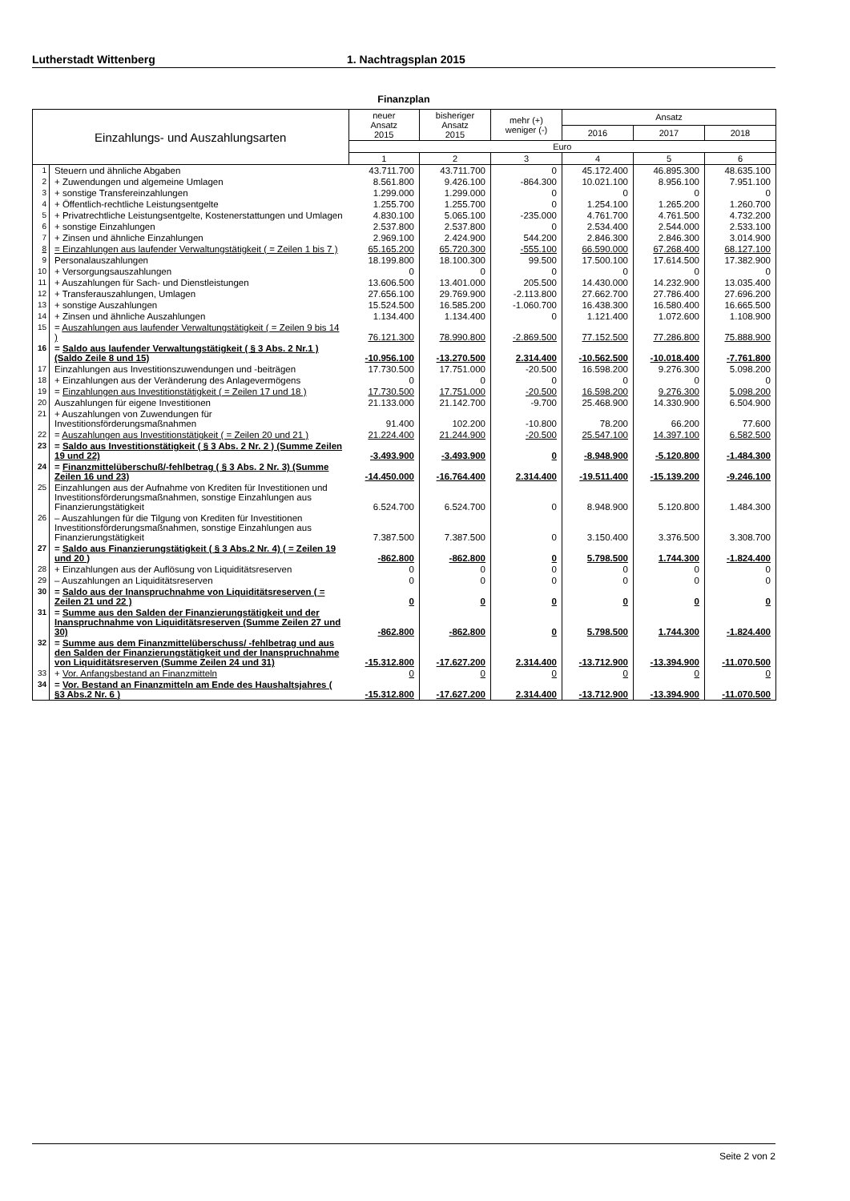Lutherstadt Wittenberg 1. Nachtragsplan 2015
Finanzplan
| Einzahlungs- und Auszahlungsarten | | neuer Ansatz 2015 | bisheriger Ansatz 2015 | mehr (+) weniger (-) | Ansatz | | |
| --- | --- | --- | --- | --- | --- | --- | --- |
| | | | | | 2016 | 2017 | 2018 |
| | | Euro | | | | | |
| | | 1 | 2 | 3 | 4 | 5 | 6 |
| 1 | Steuern und ähnliche Abgaben | 43.711.700 | 43.711.700 | 0 | 45.172.400 | 46.895.300 | 48.635.100 |
| 2 | + Zuwendungen und algemeine Umlagen | 8.561.800 | 9.426.100 | -864.300 | 10.021.100 | 8.956.100 | 7.951.100 |
| 3 | + sonstige Transfereinzahlungen | 1.299.000 | 1.299.000 | 0 | 0 | 0 | 0 |
| 4 | + Öffentlich-rechtliche Leistungsentgelte | 1.255.700 | 1.255.700 | 0 | 1.254.100 | 1.265.200 | 1.260.700 |
| 5 | + Privatrechtliche Leistungsentgelte, Kostenerstattungen und Umlagen | 4.830.100 | 5.065.100 | -235.000 | 4.761.700 | 4.761.500 | 4.732.200 |
| 6 | + sonstige Einzahlungen | 2.537.800 | 2.537.800 | 0 | 2.534.400 | 2.544.000 | 2.533.100 |
| 7 | + Zinsen und ähnliche Einzahlungen | 2.969.100 | 2.424.900 | 544.200 | 2.846.300 | 2.846.300 | 3.014.900 |
| 8 | = Einzahlungen aus laufender Verwaltungstätigkeit ( = Zeilen 1 bis 7 ) | 65.165.200 | 65.720.300 | -555.100 | 66.590.000 | 67.268.400 | 68.127.100 |
| 9 | Personalauszahlungen | 18.199.800 | 18.100.300 | 99.500 | 17.500.100 | 17.614.500 | 17.382.900 |
| 10 | + Versorgungsauszahlungen | 0 | 0 | 0 | 0 | 0 | 0 |
| 11 | + Auszahlungen für Sach- und Dienstleistungen | 13.606.500 | 13.401.000 | 205.500 | 14.430.000 | 14.232.900 | 13.035.400 |
| 12 | + Transferauszahlungen, Umlagen | 27.656.100 | 29.769.900 | -2.113.800 | 27.662.700 | 27.786.400 | 27.696.200 |
| 13 | + sonstige Auszahlungen | 15.524.500 | 16.585.200 | -1.060.700 | 16.438.300 | 16.580.400 | 16.665.500 |
| 14 | + Zinsen und ähnliche Auszahlungen | 1.134.400 | 1.134.400 | 0 | 1.121.400 | 1.072.600 | 1.108.900 |
| 15 | = Auszahlungen aus laufender Verwaltungstätigkeit ( = Zeilen 9 bis 14 ) | 76.121.300 | 78.990.800 | -2.869.500 | 77.152.500 | 77.286.800 | 75.888.900 |
| 16 | = Saldo aus laufender Verwaltungstätigkeit ( § 3 Abs. 2 Nr.1 )(Saldo Zeile 8 und 15) | -10.956.100 | -13.270.500 | 2.314.400 | -10.562.500 | -10.018.400 | -7.761.800 |
| 17 | Einzahlungen aus Investitionszuwendungen und -beiträgen | 17.730.500 | 17.751.000 | -20.500 | 16.598.200 | 9.276.300 | 5.098.200 |
| 18 | + Einzahlungen aus der Veränderung des Anlagevermögens | 0 | 0 | 0 | 0 | 0 | 0 |
| 19 | = Einzahlungen aus Investitionstätigkeit ( = Zeilen 17 und 18 ) | 17.730.500 | 17.751.000 | -20.500 | 16.598.200 | 9.276.300 | 5.098.200 |
| 20 | Auszahlungen für eigene Investitionen | 21.133.000 | 21.142.700 | -9.700 | 25.468.900 | 14.330.900 | 6.504.900 |
| 21 | + Auszahlungen von Zuwendungen für Investitionsförderungsmaßnahmen | 91.400 | 102.200 | -10.800 | 78.200 | 66.200 | 77.600 |
| 22 | = Auszahlungen aus Investitionstätigkeit ( = Zeilen 20 und 21 ) | 21.224.400 | 21.244.900 | -20.500 | 25.547.100 | 14.397.100 | 6.582.500 |
| 23 | = Saldo aus Investitionstätigkeit ( § 3 Abs. 2 Nr. 2 ) (Summe Zeilen 19 und 22) | -3.493.900 | -3.493.900 | 0 | -8.948.900 | -5.120.800 | -1.484.300 |
| 24 | = Finanzmittelüberschuß/-fehlbetrag ( § 3 Abs. 2 Nr. 3) (Summe Zeilen 16 und 23) | -14.450.000 | -16.764.400 | 2.314.400 | -19.511.400 | -15.139.200 | -9.246.100 |
| 25 | Einzahlungen aus der Aufnahme von Krediten für Investitionen und Investitionsförderungsmaßnahmen, sonstige Einzahlungen aus Finanzierungstätigkeit | 6.524.700 | 6.524.700 | 0 | 8.948.900 | 5.120.800 | 1.484.300 |
| 26 | – Auszahlungen für die Tilgung von Krediten für Investitionen Investitionsförderungsmaßnahmen, sonstige Einzahlungen aus Finanzierungstätigkeit | 7.387.500 | 7.387.500 | 0 | 3.150.400 | 3.376.500 | 3.308.700 |
| 27 | = Saldo aus Finanzierungstätigkeit ( § 3 Abs.2 Nr. 4) ( = Zeilen 19 und 20 ) | -862.800 | -862.800 | 0 | 5.798.500 | 1.744.300 | -1.824.400 |
| 28 | + Einzahlungen aus der Auflösung von Liquiditätsreserven | 0 | 0 | 0 | 0 | 0 | 0 |
| 29 | – Auszahlungen an Liquiditätsreserven | 0 | 0 | 0 | 0 | 0 | 0 |
| 30 | = Saldo aus der Inanspruchnahme von Liquiditätsreserven ( = Zeilen 21 und 22 ) | 0 | 0 | 0 | 0 | 0 | 0 |
| 31 | = Summe aus den Salden der Finanzierungstätigkeit und der Inanspruchnahme von Liquiditätsreserven (Summe Zeilen 27 und 30) | -862.800 | -862.800 | 0 | 5.798.500 | 1.744.300 | -1.824.400 |
| 32 | = Summe aus dem Finanzmittelüberschuss/ -fehlbetrag und aus den Salden der Finanzierungstätigkeit und der Inanspruchnahme von Liquiditätsreserven (Summe Zeilen 24 und 31) | -15.312.800 | -17.627.200 | 2.314.400 | -13.712.900 | -13.394.900 | -11.070.500 |
| 33 | + Vor. Anfangsbestand an Finanzmitteln | 0 | 0 | 0 | 0 | 0 | 0 |
| 34 | = Vor. Bestand an Finanzmitteln am Ende des Haushaltsjahres ( §3 Abs.2 Nr. 6 ) | -15.312.800 | -17.627.200 | 2.314.400 | -13.712.900 | -13.394.900 | -11.070.500 |
Seite 2 von 2